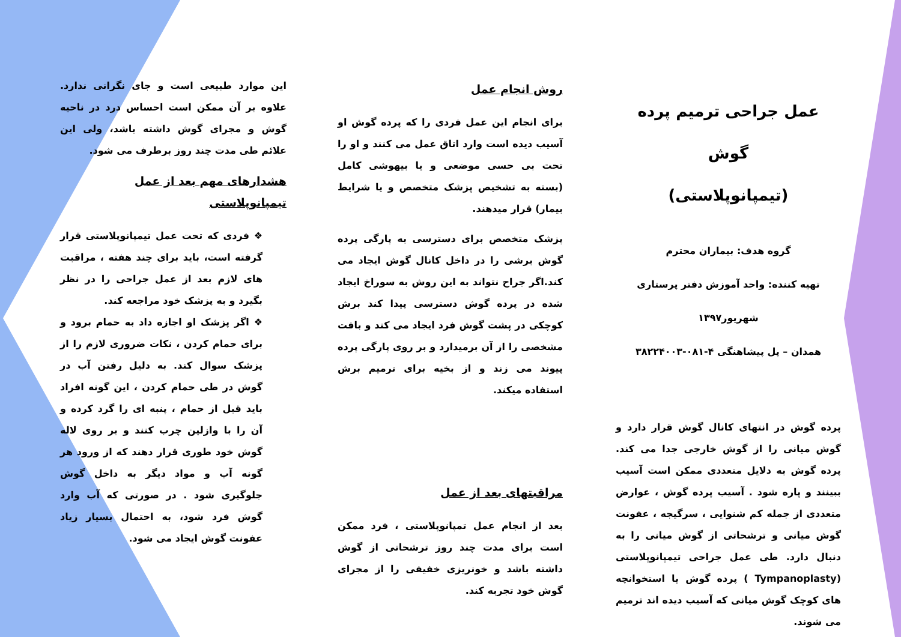عمل جراحی ترمیم پرده گوش
(تیمپانوپلاستی)
گروه هدف: بیماران محترم
تهیه کننده: واحد آموزش دفتر پرستاری
شهریور۱۳۹۷
همدان – پل پیشاهنگی ۴-۰۸۱-۳۸۲۲۴۰۰۳
پرده گوش در انتهای کانال گوش قرار دارد و گوش میانی را از گوش خارجی جدا می کند. پرده گوش به دلایل متعددی ممکن است آسیب ببینند و پاره شود . آسیب پرده گوش ، عوارض متعددی از جمله کم شنوایی ، سرگیجه ، عفونت گوش میانی و ترشحاتی از گوش میانی را به دنبال دارد. طی عمل جراحی تیمپانوپلاستی (Tympanoplasty ) پرده گوش یا استخوانچه های کوچک گوش میانی که آسیب دیده اند ترمیم می شوند.
روش انجام عمل
برای انجام این عمل فردی را که پرده گوش او آسیب دیده است وارد اتاق عمل می کنند و او را تحت بی حسی موضعی و یا بیهوشی کامل (بسته به تشخیص پزشک متخصص و یا شرایط بیمار) قرار میدهند.
پزشک متخصص برای دسترسی به پارگی پرده گوش برشی را در داخل کانال گوش ایجاد می کند.اگر جراح نتواند به این روش به سوراخ ایجاد شده در پرده گوش دسترسی پیدا کند برش کوچکی در پشت گوش فرد ایجاد می کند و بافت مشخصی را از آن برمیدارد و بر روی پارگی پرده پیوند می زند و از بخیه برای ترمیم برش استفاده میکند.
مراقبتهای بعد از عمل
بعد از انجام عمل تمپانوپلاستی ، فرد ممکن است برای مدت چند روز ترشحاتی از گوش داشته باشد و خونریزی خفیفی را از مجرای گوش خود تجربه کند.
این موارد طبیعی است و جای نگرانی ندارد. علاوه بر آن ممکن است احساس درد در ناحیه گوش و مجرای گوش داشته باشد، ولی این علائم طی مدت چند روز برطرف می شود.
هشدارهای مهم بعد از عمل تیمپانوپلاستی
❖ فردی که تحت عمل تیمپانوپلاستی قرار گرفته است، باید برای چند هفته ، مراقبت های لازم بعد از عمل جراحی را در نظر بگیرد و به پزشک خود مراجعه کند.
❖ اگر پزشک او اجازه داد به حمام برود و برای حمام کردن ، نکات ضروری لازم را از پزشک سوال کند. به دلیل رفتن آب در گوش در طی حمام کردن ، این گونه افراد باید قبل از حمام ، پنبه ای را گرد کرده و آن را با وازلین چرب کنند و بر روی لاله گوش خود طوری قرار دهند که از ورود هر گونه آب و مواد دیگر به داخل گوش جلوگیری شود . در صورتی که آب وارد گوش فرد شود، به احتمال بسیار زیاد عفونت گوش ایجاد می شود.